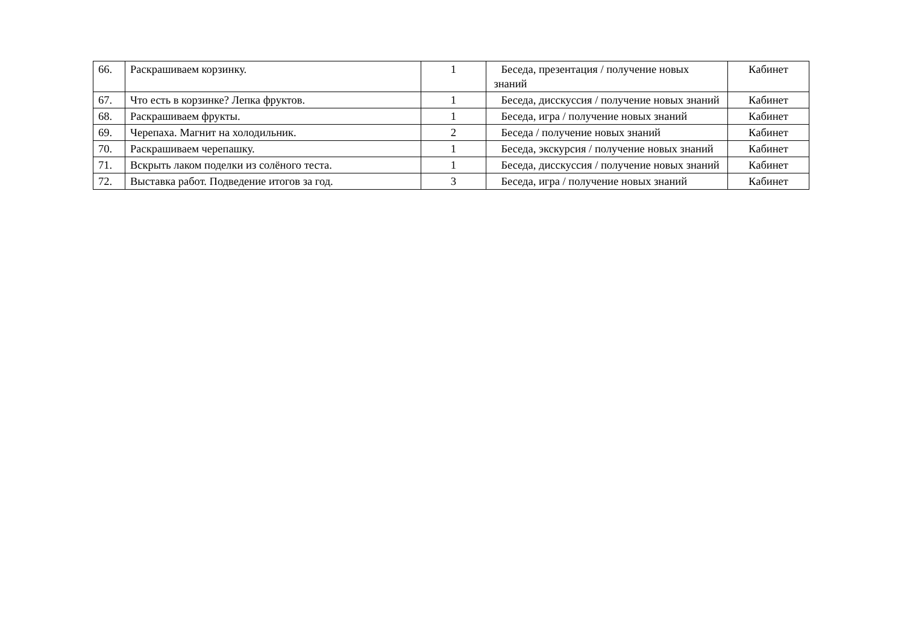| 66. | Раскрашиваем корзинку. | 1 | Беседа, презентация / получение новых знаний | Кабинет |
| 67. | Что есть в корзинке? Лепка фруктов. | 1 | Беседа, дисскуссия / получение новых знаний | Кабинет |
| 68. | Раскрашиваем фрукты. | 1 | Беседа, игра / получение новых знаний | Кабинет |
| 69. | Черепаха. Магнит на холодильник. | 2 | Беседа / получение новых знаний | Кабинет |
| 70. | Раскрашиваем черепашку. | 1 | Беседа, экскурсия / получение новых знаний | Кабинет |
| 71. | Вскрыть лаком поделки из солёного теста. | 1 | Беседа, дисскуссия / получение новых знаний | Кабинет |
| 72. | Выставка работ. Подведение итогов за год. | 3 | Беседа, игра / получение новых знаний | Кабинет |